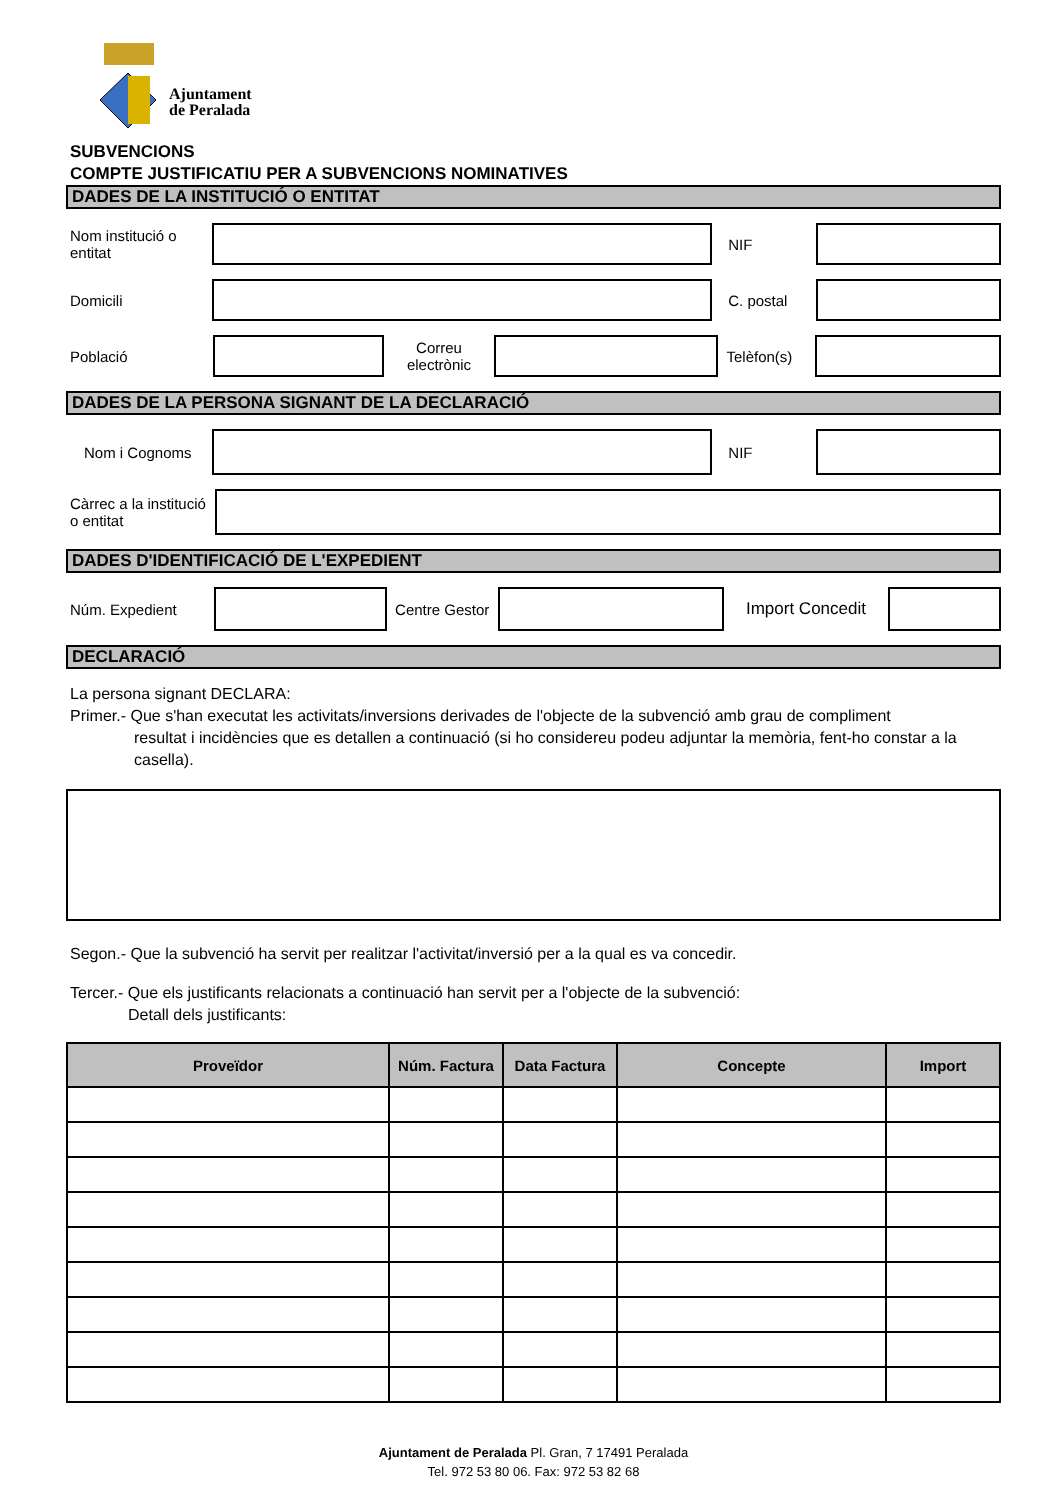Ajuntament
de Peralada
SUBVENCIONS
COMPTE JUSTIFICATIU PER A SUBVENCIONS NOMINATIVES
DADES DE LA INSTITUCIÓ O ENTITAT
Nom institució o entitat
NIF
Domicili C. postal
Població
Correu electrònic
Telèfon(s)
DADES DE LA PERSONA SIGNANT DE LA DECLARACIÓ
Nom i Cognoms NIF
Càrrec a la institució o entitat
DADES D'IDENTIFICACIÓ DE L'EXPEDIENT
Núm. Expedient
Centre Gestor
Import Concedit
DECLARACIÓ
La persona signant DECLARA:
Primer.- Que s'han executat les activitats/inversions derivades de l'objecte de la subvenció amb grau de compliment
resultat i incidències que es detallen a continuació (si ho considereu podeu adjuntar la memòria, fent-ho constar a la casella).
Segon.- Que la subvenció ha servit per realitzar l'activitat/inversió per a la qual es va concedir.
Tercer.- Que els justificants relacionats a continuació han servit per a l'objecte de la subvenció:
Detall dels justificants:
| Proveïdor | Núm. Factura | Data Factura | Concepte | Import |
| --- | --- | --- | --- | --- |
Ajuntament de Peralada Pl. Gran, 7 17491 Peralada
Tel. 972 53 80 06. Fax: 972 53 82 68